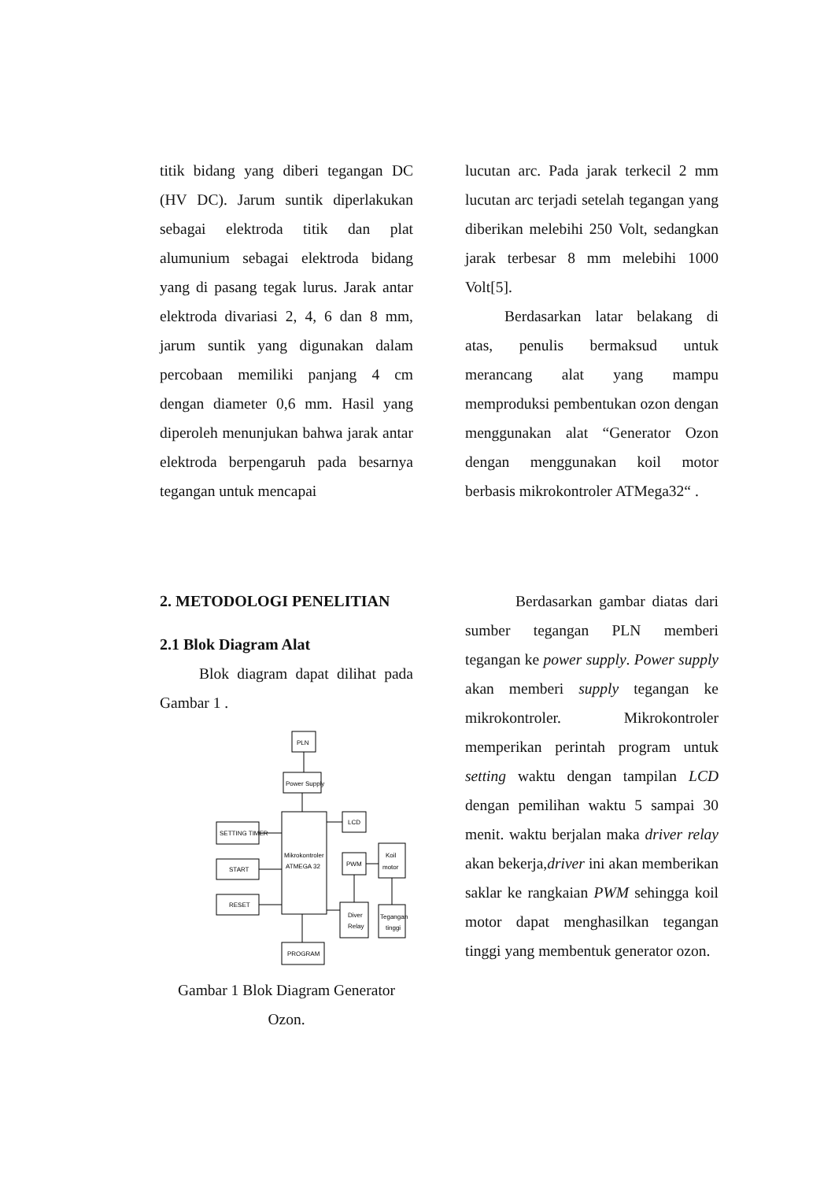titik bidang yang diberi tegangan DC (HV DC). Jarum suntik diperlakukan sebagai elektroda titik dan plat alumunium sebagai elektroda bidang yang di pasang tegak lurus. Jarak antar elektroda divariasi 2, 4, 6 dan 8 mm, jarum suntik yang digunakan dalam percobaan memiliki panjang 4 cm dengan diameter 0,6 mm. Hasil yang diperoleh menunjukan bahwa jarak antar elektroda berpengaruh pada besarnya tegangan untuk mencapai
lucutan arc. Pada jarak terkecil 2 mm lucutan arc terjadi setelah tegangan yang diberikan melebihi 250 Volt, sedangkan jarak terbesar 8 mm melebihi 1000 Volt[5].
Berdasarkan latar belakang di atas, penulis bermaksud untuk merancang alat yang mampu memproduksi pembentukan ozon dengan menggunakan alat “Generator Ozon dengan menggunakan koil motor berbasis mikrokontroler ATMega32“ .
2. METODOLOGI PENELITIAN
2.1 Blok Diagram Alat
Blok diagram dapat dilihat pada Gambar 1 .
PLN
Power Supply
Mikrokontroler
ATMEGA 32
SETTING TIMER
START
RESET
LCD
PWM
Koil
motor
Diver
Relay
Tegangan
tinggi
PROGRAM
Gambar 1 Blok Diagram Generator Ozon.
Berdasarkan gambar diatas dari sumber tegangan PLN memberi tegangan ke power supply. Power supply akan memberi supply tegangan ke mikrokontroler. Mikrokontroler memperikan perintah program untuk setting waktu dengan tampilan LCD dengan pemilihan waktu 5 sampai 30 menit. waktu berjalan maka driver relay akan bekerja,driver ini akan memberikan saklar ke rangkaian PWM sehingga koil motor dapat menghasilkan tegangan tinggi yang membentuk generator ozon.